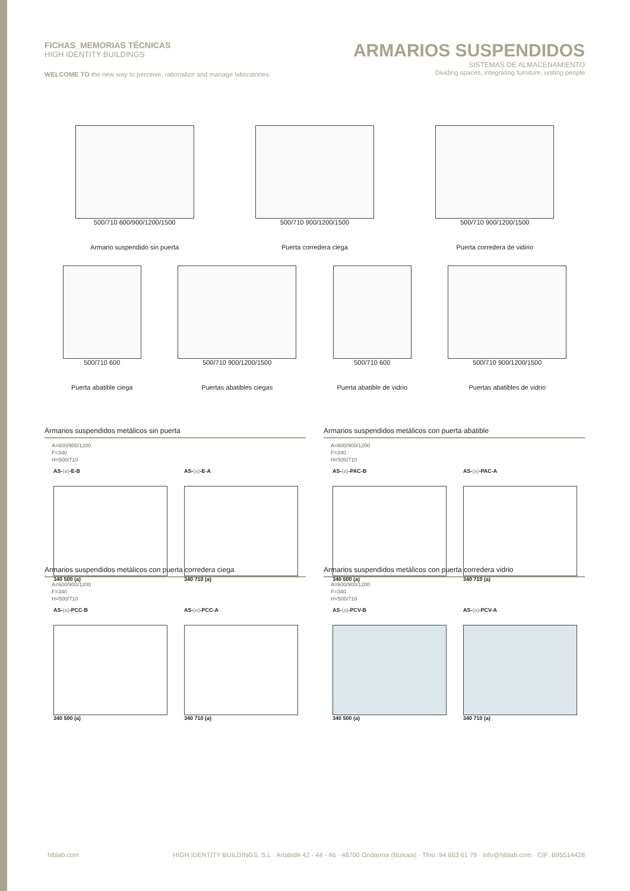FICHAS_MEMORIAS TÉCNICAS
HIGH IDENTITY BUILDINGS
WELCOME TO the new way to perceive, rationalize and manage laboratories.
ARMARIOS SUSPENDIDOS
SISTEMAS DE ALMACENAMIENTO
Dividing spaces, integrating furniture, uniting people
500/710 600/900/1200/1500
Armario suspendido sin puerta
500/710 900/1200/1500
Puerta corredera ciega
500/710 900/1200/1500
Puerta corredera de vidirio
500/710 600
Puerta abatible ciega
500/710 900/1200/1500
Puertas abatibles ciegas
500/710 600
Puerta abatible de vidrio
500/710 900/1200/1500
Puertas abatibles de vidrio
Armarios suspendidos metálicos sin puerta
A=600/900/1200
F=340
H=500/710
AS-(a)-E-B
340 500 (a)
AS-(a)-E-A
340 710 (a)
Armarios suspendidos metálicos con puerta abatible
A=600/900/1200
F=340
H=500/710
AS-(a)-PAC-B
340 500 (a)
AS-(a)-PAC-A
340 710 (a)
Armarios suspendidos metálicos con puerta corredera ciega
A=600/900/1200
F=340
H=500/710
AS-(a)-PCC-B
340 500 (a)
AS-(a)-PCC-A
340 710 (a)
Armarios suspendidos metálicos con puerta corredera vidrio
A=600/900/1200
F=340
H=500/710
AS-(a)-PCV-B
340 500 (a)
AS-(a)-PCV-A
340 710 (a)
hiblab.com HIGH IDENTITY BUILDINGS, S.L · Artabide 42 - 44 - 46 · 48700 Ondarroa (Bizkaia) · Tfno. 94 603 61 79 · info@hiblab.com · CIF: B95514428